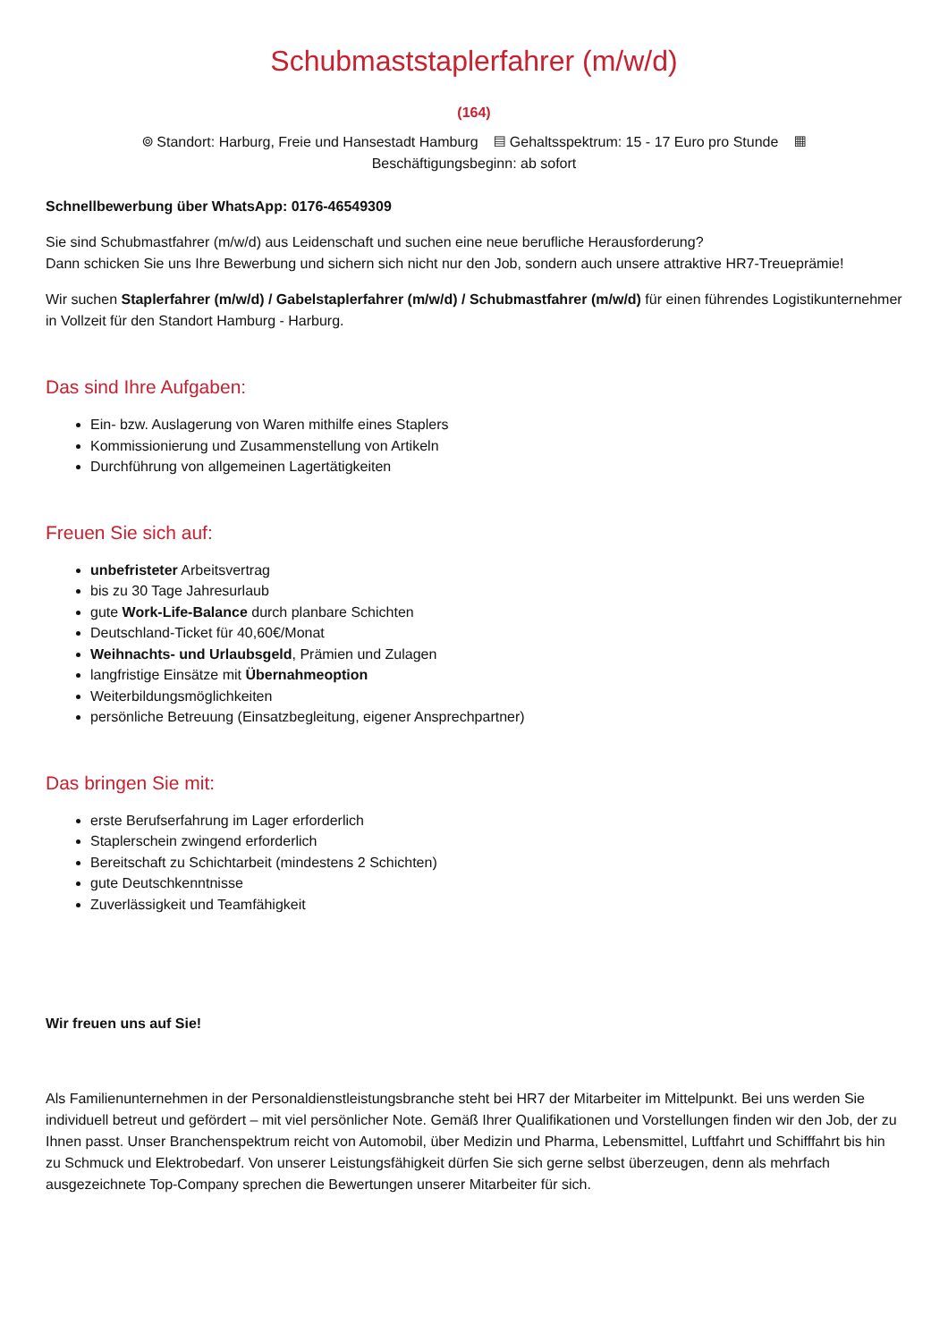Schubmaststaplerfahrer (m/w/d)
(164)
⌾ Standort: Harburg, Freie und Hansestadt Hamburg ▤ Gehaltsspektrum: 15 - 17 Euro pro Stunde ▦
Beschäftigungsbeginn: ab sofort
Schnellbewerbung über WhatsApp: 0176-46549309
Sie sind Schubmastfahrer (m/w/d) aus Leidenschaft und suchen eine neue berufliche Herausforderung?
Dann schicken Sie uns Ihre Bewerbung und sichern sich nicht nur den Job, sondern auch unsere attraktive HR7-Treueprämie!
Wir suchen Staplerfahrer (m/w/d) / Gabelstaplerfahrer (m/w/d) / Schubmastfahrer (m/w/d) für einen führendes Logistikunternehmer in Vollzeit für den Standort Hamburg - Harburg.
Das sind Ihre Aufgaben:
Ein- bzw. Auslagerung von Waren mithilfe eines Staplers
Kommissionierung und Zusammenstellung von Artikeln
Durchführung von allgemeinen Lagertätigkeiten
Freuen Sie sich auf:
unbefristeter Arbeitsvertrag
bis zu 30 Tage Jahresurlaub
gute Work-Life-Balance durch planbare Schichten
Deutschland-Ticket für 40,60€/Monat
Weihnachts- und Urlaubsgeld, Prämien und Zulagen
langfristige Einsätze mit Übernahmeoption
Weiterbildungsmöglichkeiten
persönliche Betreuung (Einsatzbegleitung, eigener Ansprechpartner)
Das bringen Sie mit:
erste Berufserfahrung im Lager erforderlich
Staplerschein zwingend erforderlich
Bereitschaft zu Schichtarbeit (mindestens 2 Schichten)
gute Deutschkenntnisse
Zuverlässigkeit und Teamfähigkeit
Wir freuen uns auf Sie!
Als Familienunternehmen in der Personaldienstleistungsbranche steht bei HR7 der Mitarbeiter im Mittelpunkt. Bei uns werden Sie individuell betreut und gefördert – mit viel persönlicher Note. Gemäß Ihrer Qualifikationen und Vorstellungen finden wir den Job, der zu Ihnen passt. Unser Branchenspektrum reicht von Automobil, über Medizin und Pharma, Lebensmittel, Luftfahrt und Schifffahrt bis hin zu Schmuck und Elektrobedarf. Von unserer Leistungsfähigkeit dürfen Sie sich gerne selbst überzeugen, denn als mehrfach ausgezeichnete Top-Company sprechen die Bewertungen unserer Mitarbeiter für sich.